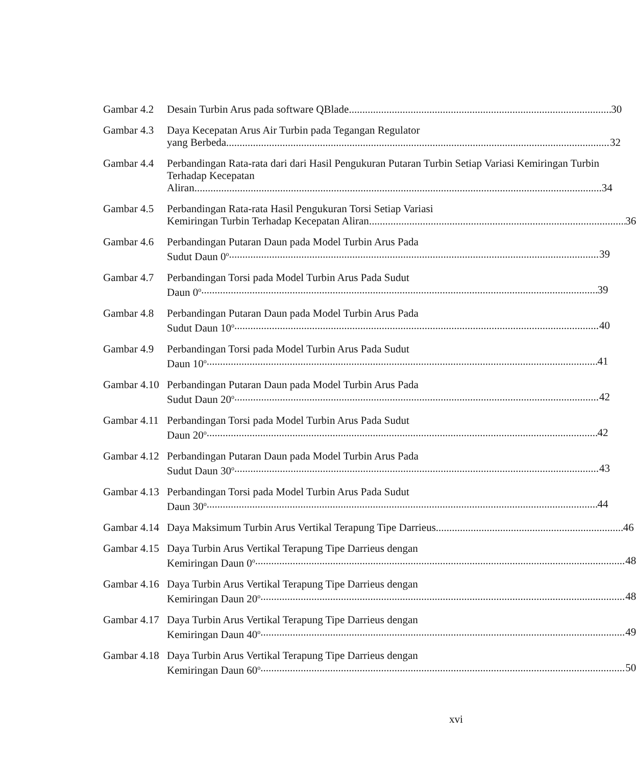Gambar 4.2
Desain Turbin Arus pada software QBlade 30
Gambar 4.3
Daya Kecepatan Arus Air Turbin pada Tegangan Regulator
yang Berbeda 32
Gambar 4.4
Perbandingan Rata-rata dari dari Hasil Pengukuran Putaran Turbin Setiap Variasi Kemiringan Turbin Terhadap Kecepatan
Aliran 34
Gambar 4.5
Perbandingan Rata-rata Hasil Pengukuran Torsi Setiap Variasi
Kemiringan Turbin Terhadap Kecepatan Aliran 36
Gambar 4.6
Perbandingan Putaran Daun pada Model Turbin Arus Pada
Sudut Daun 0<sup>o</sup> 39
Gambar 4.7
Perbandingan Torsi pada Model Turbin Arus Pada Sudut
Daun 0<sup>o</sup> 39
Gambar 4.8
Perbandingan Putaran Daun pada Model Turbin Arus Pada
Sudut Daun 10<sup>o</sup> 40
Gambar 4.9
Perbandingan Torsi pada Model Turbin Arus Pada Sudut
Daun 10<sup>o</sup> 41
Gambar 4.10
Perbandingan Putaran Daun pada Model Turbin Arus Pada
Sudut Daun 20<sup>o</sup> 42
Gambar 4.11
Perbandingan Torsi pada Model Turbin Arus Pada Sudut
Daun 20<sup>o</sup> 42
Gambar 4.12
Perbandingan Putaran Daun pada Model Turbin Arus Pada
Sudut Daun 30<sup>o</sup> 43
Gambar 4.13
Perbandingan Torsi pada Model Turbin Arus Pada Sudut
Daun 30<sup>o</sup> 44
Gambar 4.14
Daya Maksimum Turbin Arus Vertikal Terapung Tipe Darrieus 46
Gambar 4.15
Daya Turbin Arus Vertikal Terapung Tipe Darrieus dengan
Kemiringan Daun 0<sup>o</sup> 48
Gambar 4.16
Daya Turbin Arus Vertikal Terapung Tipe Darrieus dengan
Kemiringan Daun 20<sup>o</sup> 48
Gambar 4.17
Daya Turbin Arus Vertikal Terapung Tipe Darrieus dengan
Kemiringan Daun 40<sup>o</sup> 49
Gambar 4.18
Daya Turbin Arus Vertikal Terapung Tipe Darrieus dengan
Kemiringan Daun 60<sup>o</sup> 50
xvi